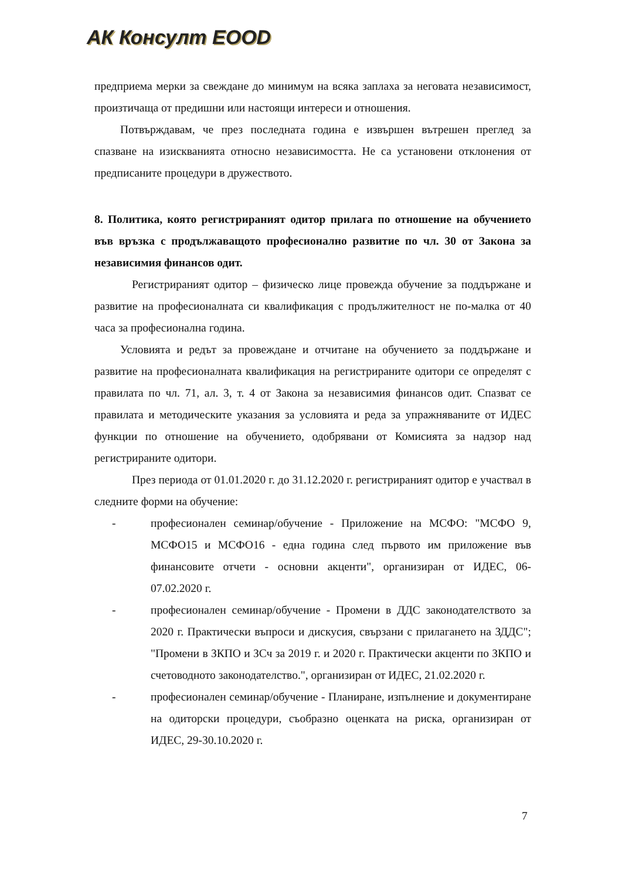АК Консулт ЕООD
предприема мерки за свеждане до минимум на всяка заплаха за неговата независимост, произтичаща от предишни или настоящи интереси и отношения.
Потвърждавам, че през последната година е извършен вътрешен преглед за спазване на изискванията относно независимостта. Не са установени отклонения от предписаните процедури в дружеството.
8. Политика, която регистрираният одитор прилага по отношение на обучението във връзка с продължаващото професионално развитие по чл. 30 от Закона за независимия финансов одит.
Регистрираният одитор – физическо лице провежда обучение за поддържане и развитие на професионалната си квалификация с продължителност не по-малка от 40 часа за професионална година.
Условията и редът за провеждане и отчитане на обучението за поддържане и развитие на професионалната квалификация на регистрираните одитори се определят с правилата по чл. 71, ал. 3, т. 4 от Закона за независимия финансов одит. Спазват се правилата и методическите указания за условията и реда за упражняваните от ИДЕС функции по отношение на обучението, одобрявани от Комисията за надзор над регистрираните одитори.
През периода от 01.01.2020 г. до 31.12.2020 г. регистрираният одитор е участвал в следните форми на обучение:
- професионален семинар/обучение - Приложение на МСФО: "МСФО 9, МСФО15 и МСФО16 - една година след първото им приложение във финансовите отчети - основни акценти", организиран от ИДЕС, 06-07.02.2020 г.
- професионален семинар/обучение - Промени в ДДС законодателството за 2020 г. Практически въпроси и дискусия, свързани с прилагането на ЗДДС"; "Промени в ЗКПО и ЗСч за 2019 г. и 2020 г. Практически акценти по ЗКПО и счетоводното законодателство.", организиран от ИДЕС, 21.02.2020 г.
- професионален семинар/обучение - Планиране, изпълнение и документиране на одиторски процедури, съобразно оценката на риска, организиран от ИДЕС, 29-30.10.2020 г.
7